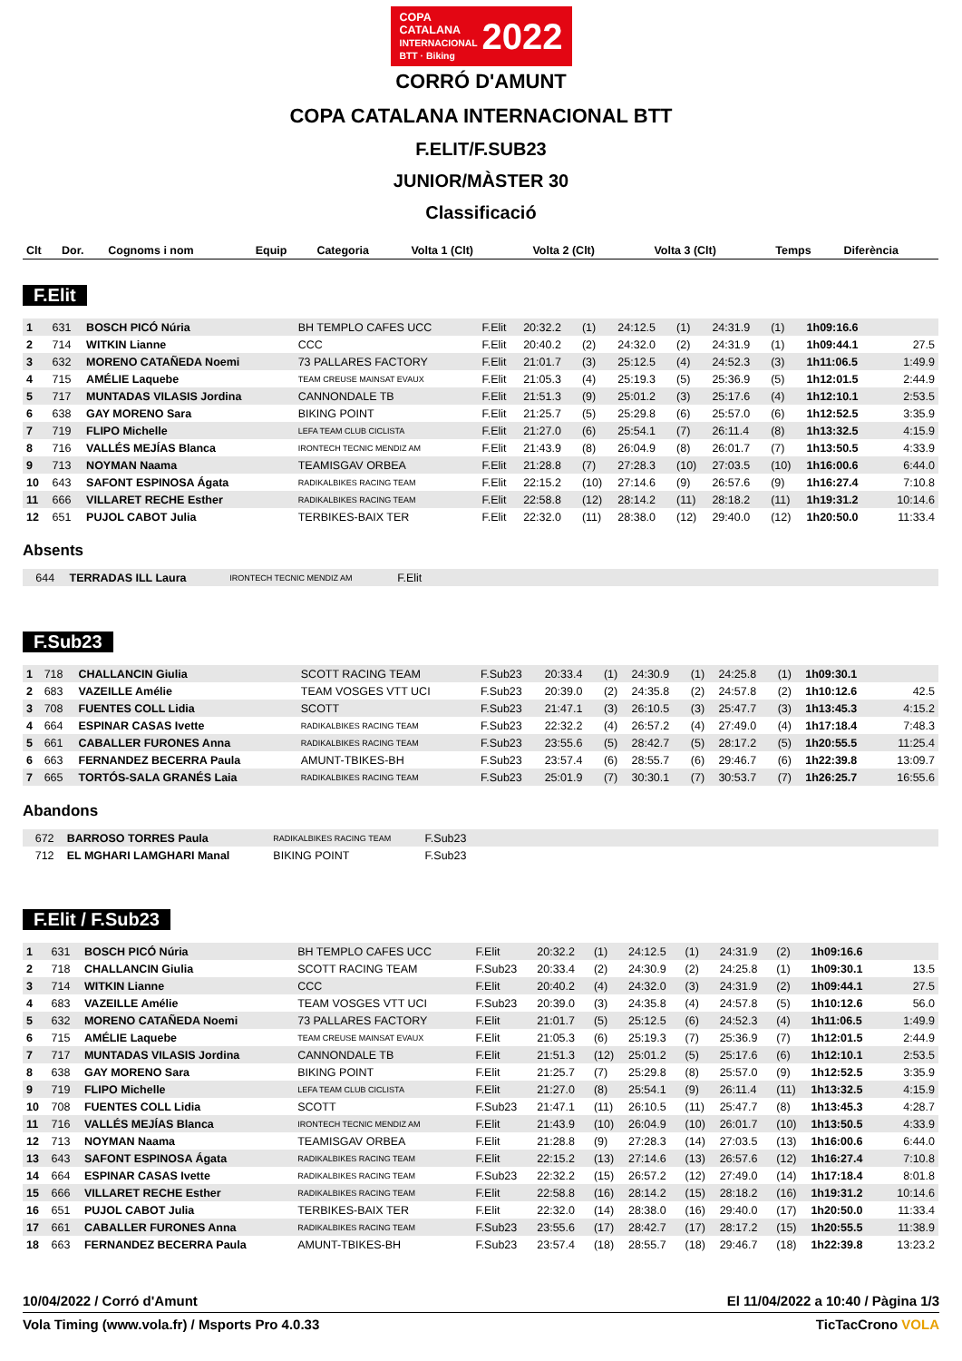COPA CATALANA
INTERNACIONAL BTT · Biking 2022
CORRÓ D'AMUNT
COPA CATALANA INTERNACIONAL BTT
F.ELIT/F.SUB23
JUNIOR/MÀSTER 30
Classificació
| Clt | Dor. | Cognoms i nom | Equip | Categoria | Volta 1 (Clt) | | Volta 2 (Clt) | | Volta 3 (Clt) | | Temps | Diferència |
| --- | --- | --- | --- | --- | --- | --- | --- | --- | --- | --- | --- | --- |
F.Elit
| 1 | 631 | BOSCH PICÓ Núria | BH TEMPLO CAFES UCC | F.Elit | 20:32.2 | (1) | 24:12.5 | (1) | 24:31.9 | (1) | 1h09:16.6 | |
| 2 | 714 | WITKIN Lianne | CCC | F.Elit | 20:40.2 | (2) | 24:32.0 | (2) | 24:31.9 | (1) | 1h09:44.1 | 27.5 |
| 3 | 632 | MORENO CATAÑEDA Noemi | 73 PALLARES FACTORY | F.Elit | 21:01.7 | (3) | 25:12.5 | (4) | 24:52.3 | (3) | 1h11:06.5 | 1:49.9 |
| 4 | 715 | AMÉLIE Laquebe | TEAM CREUSE MAINSAT EVAUX | F.Elit | 21:05.3 | (4) | 25:19.3 | (5) | 25:36.9 | (5) | 1h12:01.5 | 2:44.9 |
| 5 | 717 | MUNTADAS VILASIS Jordina | CANNONDALE TB | F.Elit | 21:51.3 | (9) | 25:01.2 | (3) | 25:17.6 | (4) | 1h12:10.1 | 2:53.5 |
| 6 | 638 | GAY MORENO Sara | BIKING POINT | F.Elit | 21:25.7 | (5) | 25:29.8 | (6) | 25:57.0 | (6) | 1h12:52.5 | 3:35.9 |
| 7 | 719 | FLIPO Michelle | LEFA TEAM CLUB CICLISTA | F.Elit | 21:27.0 | (6) | 25:54.1 | (7) | 26:11.4 | (8) | 1h13:32.5 | 4:15.9 |
| 8 | 716 | VALLÉS MEJÍAS Blanca | IRONTECH TECNIC MENDIZ AM | F.Elit | 21:43.9 | (8) | 26:04.9 | (8) | 26:01.7 | (7) | 1h13:50.5 | 4:33.9 |
| 9 | 713 | NOYMAN Naama | TEAMISGAV ORBEA | F.Elit | 21:28.8 | (7) | 27:28.3 | (10) | 27:03.5 | (10) | 1h16:00.6 | 6:44.0 |
| 10 | 643 | SAFONT ESPINOSA Ágata | RADIKALBIKES RACING TEAM | F.Elit | 22:15.2 | (10) | 27:14.6 | (9) | 26:57.6 | (9) | 1h16:27.4 | 7:10.8 |
| 11 | 666 | VILLARET RECHE Esther | RADIKALBIKES RACING TEAM | F.Elit | 22:58.8 | (12) | 28:14.2 | (11) | 28:18.2 | (11) | 1h19:31.2 | 10:14.6 |
| 12 | 651 | PUJOL CABOT Julia | TERBIKES-BAIX TER | F.Elit | 22:32.0 | (11) | 28:38.0 | (12) | 29:40.0 | (12) | 1h20:50.0 | 11:33.4 |
Absents
| | 644 | TERRADAS ILL Laura | IRONTECH TECNIC MENDIZ AM | F.Elit | |
F.Sub23
| 1 | 718 | CHALLANCIN Giulia | SCOTT RACING TEAM | F.Sub23 | 20:33.4 | (1) | 24:30.9 | (1) | 24:25.8 | (1) | 1h09:30.1 | |
| 2 | 683 | VAZEILLE Amélie | TEAM VOSGES VTT UCI | F.Sub23 | 20:39.0 | (2) | 24:35.8 | (2) | 24:57.8 | (2) | 1h10:12.6 | 42.5 |
| 3 | 708 | FUENTES COLL Lidia | SCOTT | F.Sub23 | 21:47.1 | (3) | 26:10.5 | (3) | 25:47.7 | (3) | 1h13:45.3 | 4:15.2 |
| 4 | 664 | ESPINAR CASAS Ivette | RADIKALBIKES RACING TEAM | F.Sub23 | 22:32.2 | (4) | 26:57.2 | (4) | 27:49.0 | (4) | 1h17:18.4 | 7:48.3 |
| 5 | 661 | CABALLER FURONES Anna | RADIKALBIKES RACING TEAM | F.Sub23 | 23:55.6 | (5) | 28:42.7 | (5) | 28:17.2 | (5) | 1h20:55.5 | 11:25.4 |
| 6 | 663 | FERNANDEZ BECERRA Paula | AMUNT-TBIKES-BH | F.Sub23 | 23:57.4 | (6) | 28:55.7 | (6) | 29:46.7 | (6) | 1h22:39.8 | 13:09.7 |
| 7 | 665 | TORTÓS-SALA GRANÉS Laia | RADIKALBIKES RACING TEAM | F.Sub23 | 25:01.9 | (7) | 30:30.1 | (7) | 30:53.7 | (7) | 1h26:25.7 | 16:55.6 |
Abandons
| | 672 | BARROSO TORRES Paula | RADIKALBIKES RACING TEAM | F.Sub23 | |
| | 712 | EL MGHARI LAMGHARI Manal | BIKING POINT | F.Sub23 | |
F.Elit / F.Sub23
| 1 | 631 | BOSCH PICÓ Núria | BH TEMPLO CAFES UCC | F.Elit | 20:32.2 | (1) | 24:12.5 | (1) | 24:31.9 | (2) | 1h09:16.6 | |
| 2 | 718 | CHALLANCIN Giulia | SCOTT RACING TEAM | F.Sub23 | 20:33.4 | (2) | 24:30.9 | (2) | 24:25.8 | (1) | 1h09:30.1 | 13.5 |
| 3 | 714 | WITKIN Lianne | CCC | F.Elit | 20:40.2 | (4) | 24:32.0 | (3) | 24:31.9 | (2) | 1h09:44.1 | 27.5 |
| 4 | 683 | VAZEILLE Amélie | TEAM VOSGES VTT UCI | F.Sub23 | 20:39.0 | (3) | 24:35.8 | (4) | 24:57.8 | (5) | 1h10:12.6 | 56.0 |
| 5 | 632 | MORENO CATAÑEDA Noemi | 73 PALLARES FACTORY | F.Elit | 21:01.7 | (5) | 25:12.5 | (6) | 24:52.3 | (4) | 1h11:06.5 | 1:49.9 |
| 6 | 715 | AMÉLIE Laquebe | TEAM CREUSE MAINSAT EVAUX | F.Elit | 21:05.3 | (6) | 25:19.3 | (7) | 25:36.9 | (7) | 1h12:01.5 | 2:44.9 |
| 7 | 717 | MUNTADAS VILASIS Jordina | CANNONDALE TB | F.Elit | 21:51.3 | (12) | 25:01.2 | (5) | 25:17.6 | (6) | 1h12:10.1 | 2:53.5 |
| 8 | 638 | GAY MORENO Sara | BIKING POINT | F.Elit | 21:25.7 | (7) | 25:29.8 | (8) | 25:57.0 | (9) | 1h12:52.5 | 3:35.9 |
| 9 | 719 | FLIPO Michelle | LEFA TEAM CLUB CICLISTA | F.Elit | 21:27.0 | (8) | 25:54.1 | (9) | 26:11.4 | (11) | 1h13:32.5 | 4:15.9 |
| 10 | 708 | FUENTES COLL Lidia | SCOTT | F.Sub23 | 21:47.1 | (11) | 26:10.5 | (11) | 25:47.7 | (8) | 1h13:45.3 | 4:28.7 |
| 11 | 716 | VALLÉS MEJÍAS Blanca | IRONTECH TECNIC MENDIZ AM | F.Elit | 21:43.9 | (10) | 26:04.9 | (10) | 26:01.7 | (10) | 1h13:50.5 | 4:33.9 |
| 12 | 713 | NOYMAN Naama | TEAMISGAV ORBEA | F.Elit | 21:28.8 | (9) | 27:28.3 | (14) | 27:03.5 | (13) | 1h16:00.6 | 6:44.0 |
| 13 | 643 | SAFONT ESPINOSA Ágata | RADIKALBIKES RACING TEAM | F.Elit | 22:15.2 | (13) | 27:14.6 | (13) | 26:57.6 | (12) | 1h16:27.4 | 7:10.8 |
| 14 | 664 | ESPINAR CASAS Ivette | RADIKALBIKES RACING TEAM | F.Sub23 | 22:32.2 | (15) | 26:57.2 | (12) | 27:49.0 | (14) | 1h17:18.4 | 8:01.8 |
| 15 | 666 | VILLARET RECHE Esther | RADIKALBIKES RACING TEAM | F.Elit | 22:58.8 | (16) | 28:14.2 | (15) | 28:18.2 | (16) | 1h19:31.2 | 10:14.6 |
| 16 | 651 | PUJOL CABOT Julia | TERBIKES-BAIX TER | F.Elit | 22:32.0 | (14) | 28:38.0 | (16) | 29:40.0 | (17) | 1h20:50.0 | 11:33.4 |
| 17 | 661 | CABALLER FURONES Anna | RADIKALBIKES RACING TEAM | F.Sub23 | 23:55.6 | (17) | 28:42.7 | (17) | 28:17.2 | (15) | 1h20:55.5 | 11:38.9 |
| 18 | 663 | FERNANDEZ BECERRA Paula | AMUNT-TBIKES-BH | F.Sub23 | 23:57.4 | (18) | 28:55.7 | (18) | 29:46.7 | (18) | 1h22:39.8 | 13:23.2 |
10/04/2022 / Corró d'Amunt El 11/04/2022 a 10:40 / Pàgina 1/3
Vola Timing (www.vola.fr) / Msports Pro 4.0.33 TicTacCrono VOLA